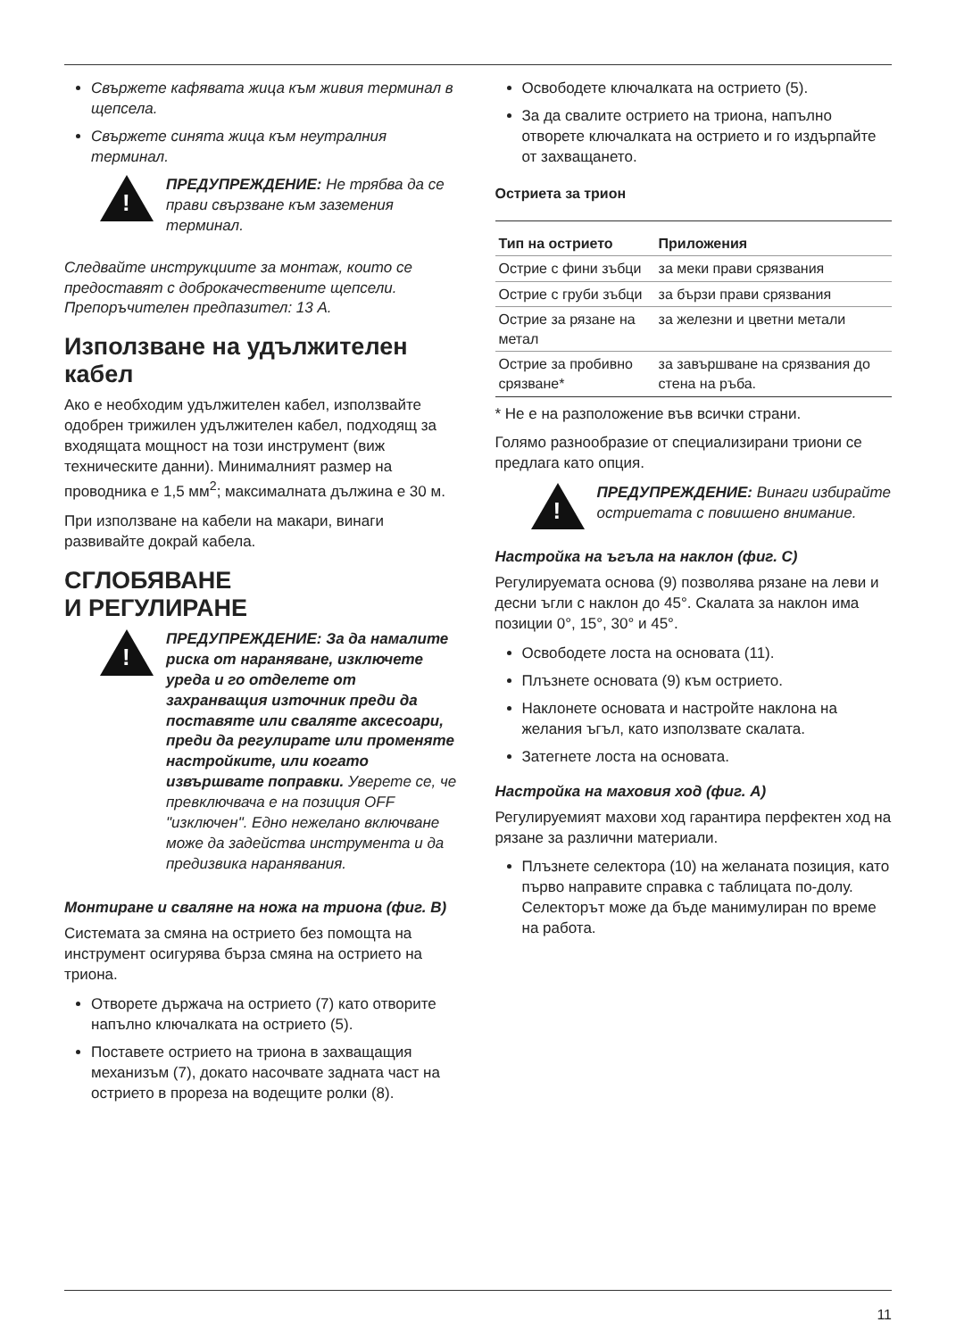Свържете кафявата жица към живия терминал в щепсела.
Свържете синята жица към неутралния терминал.
!
ПРЕДУПРЕЖДЕНИЕ: Не трябва да се прави свързване към заземения терминал.
Следвайте инструкциите за монтаж, които се предоставят с доброкачествените щепсели. Препоръчителен предпазител: 13 A.
Използване на удължителен кабел
Ако е необходим удължителен кабел, използвайте одобрен трижилен удължителен кабел, подходящ за входящата мощност на този инструмент (виж техническите данни). Минималният размер на проводника е 1,5 мм<sup>2</sup>; максималната дължина е 30 м.
При използване на кабели на макари, винаги развивайте докрай кабела.
СГЛОБЯВАНЕ
И РЕГУЛИРАНЕ
!
ПРЕДУПРЕЖДЕНИЕ: За да намалите риска от нараняване, изключете уреда и го отделете от захранващия източник преди да поставяте или сваляте аксесоари, преди да регулирате или променяте настройките, или когато извършвате поправки. Уверете се, че превключвача е на позиция OFF "изключен". Едно нежелано включване може да задейства инструмента и да предизвика наранявания.
Монтиране и сваляне на ножа на триона (фиг. B)
Системата за смяна на острието без помощта на инструмент осигурява бърза смяна на острието на триона.
Отворете държача на острието (7) като отворите напълно ключалката на острието (5).
Поставете острието на триона в захващащия механизъм (7), докато насочвате задната част на острието в прореза на водещите ролки (8).
Освободете ключалката на острието (5).
За да свалите острието на триона, напълно отворете ключалката на острието и го издърпайте от захващането.
Остриета за трион
| Тип на острието | Приложения |
| --- | --- |
| Острие с фини зъбци | за меки прави срязвания |
| Острие с груби зъбци | за бързи прави срязвания |
| Острие за рязане на метал | за железни и цветни метали |
| Острие за пробивно срязване* | за завършване на срязвания до стена на ръба. |
* Не е на разположение във всички страни.
Голямо разнообразие от специализирани триони се предлага като опция.
!
ПРЕДУПРЕЖДЕНИЕ: Винаги избирайте остриетата с повишено внимание.
Настройка на ъгъла на наклон (фиг. C)
Регулируемата основа (9) позволява рязане на леви и десни ъгли с наклон до 45°. Скалата за наклон има позиции 0°, 15°, 30° и 45°.
Освободете лоста на основата (11).
Плъзнете основата (9) към острието.
Наклонете основата и настройте наклона на желания ъгъл, като използвате скалата.
Затегнете лоста на основата.
Настройка на маховия ход (фиг. A)
Регулируемият махови ход гарантира перфектен ход на рязане за различни материали.
Плъзнете селектора (10) на желаната позиция, като първо направите справка с таблицата по-долу. Селекторът може да бъде манимулиран по време на работа.
11